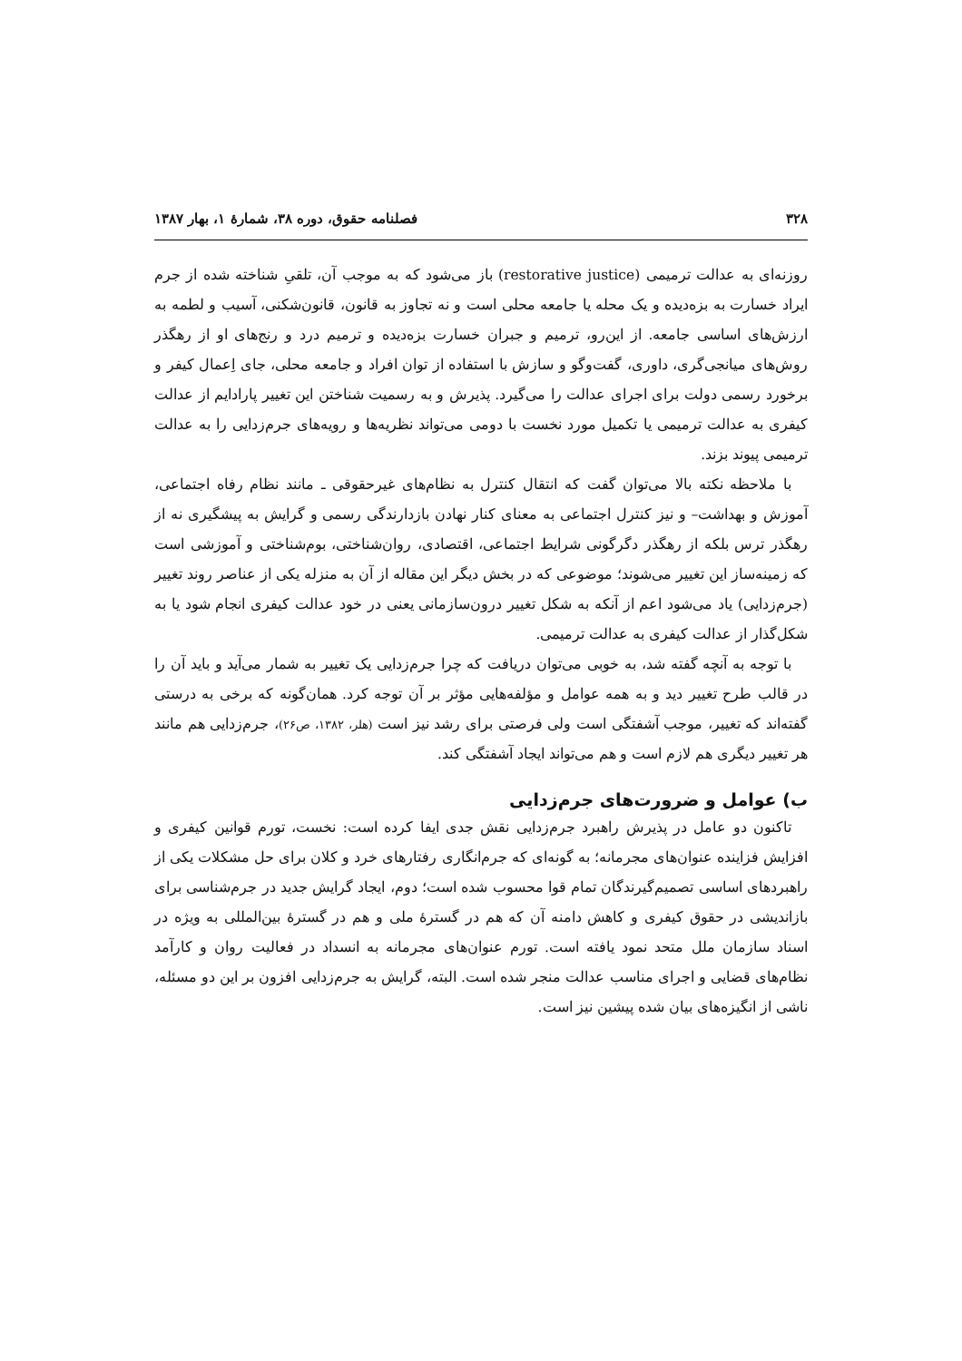۳۲۸ فصلنامه حقوق، دوره ۳۸، شمارهٔ ۱، بهار ۱۳۸۷
روزنه‌ای به عدالت ترمیمی (restorative justice) باز می‌شود که به موجب آن، تلقیِ شناخته شده از جرم ایراد خسارت به بزه‌دیده و یک محله یا جامعه محلی است و نه تجاوز به قانون، قانون‌شکنی، آسیب و لطمه به ارزش‌های اساسی جامعه. از این‌رو، ترمیم و جبران خسارت بزه‌دیده و ترمیم درد و رنج‌های او از رهگذر روش‌های میانجی‌گری، داوری، گفت‌وگو و سازش با استفاده از توان افراد و جامعه محلی، جای اِعمال کیفر و برخورد رسمی دولت برای اجرای عدالت را می‌گیرد. پذیرش و به رسمیت شناختن این تغییر پارادایم از عدالت کیفری به عدالت ترمیمی یا تکمیل مورد نخست با دومی می‌تواند نظریه‌ها و رویه‌های جرم‌زدایی را به عدالت ترمیمی پیوند بزند.
با ملاحظه نکته بالا می‌توان گفت که انتقال کنترل به نظام‌های غیرحقوقی ـ مانند نظام رفاه اجتماعی، آموزش و بهداشت– و نیز کنترل اجتماعی به معنای کنار نهادن بازدارندگی رسمی و گرایش به پیشگیری نه از رهگذر ترس بلکه از رهگذر دگرگونی شرایط اجتماعی، اقتصادی، روان‌شناختی، بوم‌شناختی و آموزشی است که زمینه‌ساز این تغییر می‌شوند؛ موضوعی که در بخش دیگر این مقاله از آن به منزله یکی از عناصر روند تغییر (جرم‌زدایی) یاد می‌شود اعم از آنکه به شکل تغییر درون‌سازمانی یعنی در خود عدالت کیفری انجام شود یا به شکل‌گذار از عدالت کیفری به عدالت ترمیمی.
با توجه به آنچه گفته شد، به خوبی می‌توان دریافت که چرا جرم‌زدایی یک تغییر به شمار می‌آید و باید آن را در قالب طرح تغییر دید و به همه عوامل و مؤلفه‌هایی مؤثر بر آن توجه کرد. همان‌گونه که برخی به درستی گفته‌اند که تغییر، موجب آشفتگی است ولی فرصتی برای رشد نیز است (هلر، ۱۳۸۲، ص۲۶)، جرم‌زدایی هم مانند هر تغییر دیگری هم لازم است و هم می‌تواند ایجاد آشفتگی کند.
ب) عوامل و ضرورت‌های جرم‌زدایی
تاکنون دو عامل در پذیرش راهبرد جرم‌زدایی نقش جدی ایفا کرده است: نخست، تورم قوانین کیفری و افزایش فزاینده عنوان‌های مجرمانه؛ به گونه‌ای که جرم‌انگاری رفتارهای خرد و کلان برای حل مشکلات یکی از راهبردهای اساسی تصمیم‌گیرندگان تمام قوا محسوب شده است؛ دوم، ایجاد گرایش جدید در جرم‌شناسی برای بازاندیشی در حقوق کیفری و کاهش دامنه آن که هم در گسترهٔ ملی و هم در گسترهٔ بین‌المللی به ویژه در اسناد سازمان ملل متحد نمود یافته است. تورم عنوان‌های مجرمانه به انسداد در فعالیت روان و کارآمد نظام‌های قضایی و اجرای مناسب عدالت منجر شده است. البته، گرایش به جرم‌زدایی افزون بر این دو مسئله، ناشی از انگیزه‌های بیان شده پیشین نیز است.